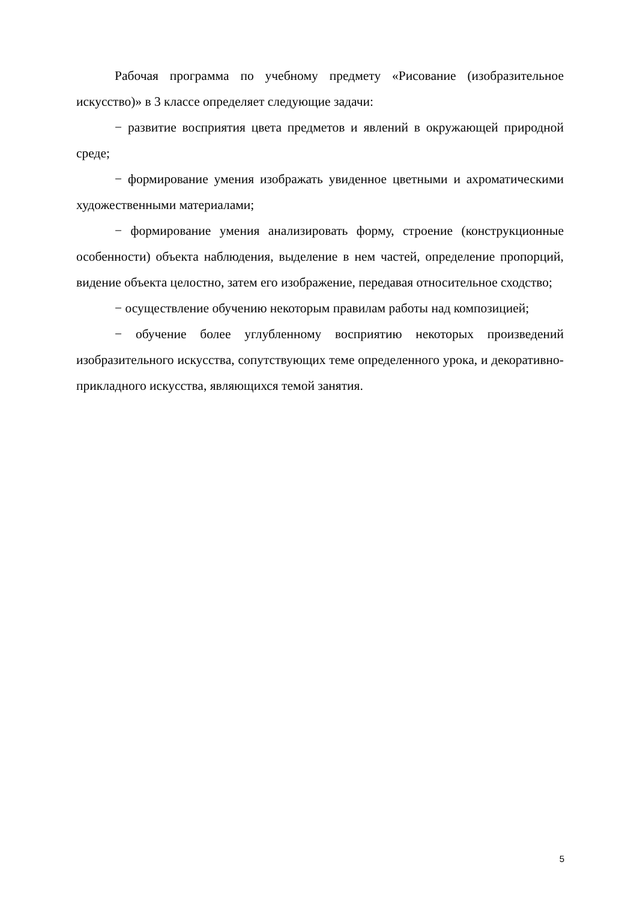Рабочая программа по учебному предмету «Рисование (изобразительное искусство)» в 3 классе определяет следующие задачи:
− развитие восприятия цвета предметов и явлений в окружающей природной среде;
− формирование умения изображать увиденное цветными и ахроматическими художественными материалами;
− формирование умения анализировать форму, строение (конструкционные особенности) объекта наблюдения, выделение в нем частей, определение пропорций, видение объекта целостно, затем его изображение, передавая относительное сходство;
− осуществление обучению некоторым правилам работы над композицией;
− обучение более углубленному восприятию некоторых произведений изобразительного искусства, сопутствующих теме определенного урока, и декоративно-прикладного искусства, являющихся темой занятия.
5